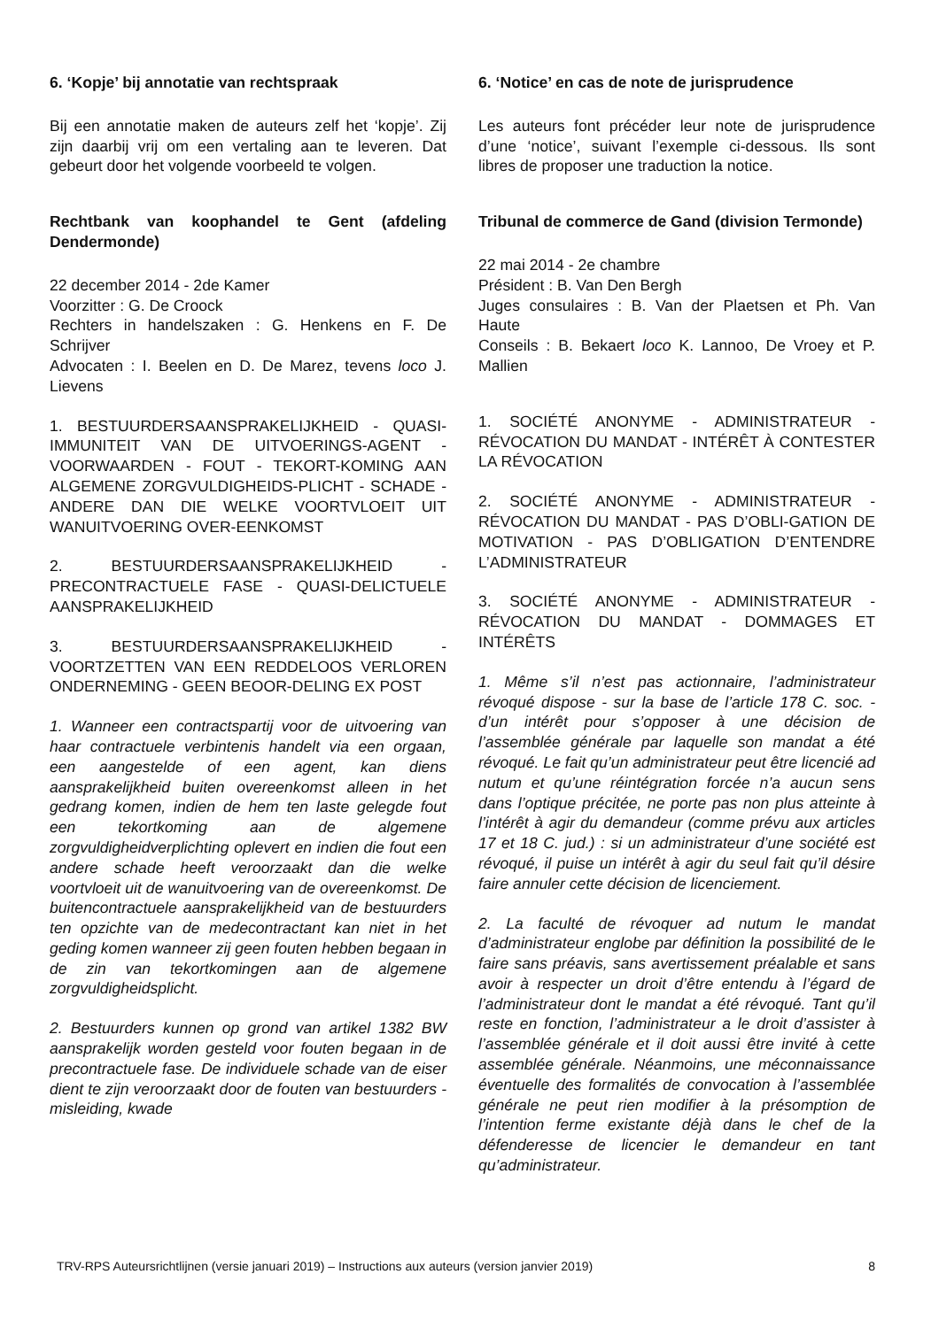6. ‘Kopje’ bij annotatie van rechtspraak
Bij een annotatie maken de auteurs zelf het ‘kopje’. Zij zijn daarbij vrij om een vertaling aan te leveren. Dat gebeurt door het volgende voorbeeld te volgen.
Rechtbank van koophandel te Gent (afdeling Dendermonde)
22 december 2014 - 2de Kamer
Voorzitter : G. De Croock
Rechters in handelszaken : G. Henkens en F. De Schrijver
Advocaten : I. Beelen en D. De Marez, tevens loco J. Lievens
1. BESTUURDERSAANSPRAKELIJKHEID - QUASI-IMMUNITEIT VAN DE UITVOERINGS-AGENT - VOORWAARDEN - FOUT - TEKORT-KOMING AAN ALGEMENE ZORGVULDIGHEIDS-PLICHT - SCHADE - ANDERE DAN DIE WELKE VOORTVLOEIT UIT WANUITVOERING OVER-EENKOMST
2. BESTUURDERSAANSPRAKELIJKHEID - PRECONTRACTUELE FASE - QUASI-DELICTUELE AANSPRAKELIJKHEID
3. BESTUURDERSAANSPRAKELIJKHEID - VOORTZETTEN VAN EEN REDDELOOS VERLOREN ONDERNEMING - GEEN BEOOR-DELING EX POST
1. Wanneer een contractspartij voor de uitvoering van haar contractuele verbintenis handelt via een orgaan, een aangestelde of een agent, kan diens aansprakelijkheid buiten overeenkomst alleen in het gedrang komen, indien de hem ten laste gelegde fout een tekortkoming aan de algemene zorgvuldigheidverplichting oplevert en indien die fout een andere schade heeft veroorzaakt dan die welke voortvloeit uit de wanuitvoering van de overeenkomst. De buitencontractuele aansprakelijkheid van de bestuurders ten opzichte van de medecontractant kan niet in het geding komen wanneer zij geen fouten hebben begaan in de zin van tekortkomingen aan de algemene zorgvuldigheidsplicht.
2. Bestuurders kunnen op grond van artikel 1382 BW aansprakelijk worden gesteld voor fouten begaan in de precontractuele fase. De individuele schade van de eiser dient te zijn veroorzaakt door de fouten van bestuurders - misleiding, kwade
6. ‘Notice’ en cas de note de jurisprudence
Les auteurs font précéder leur note de jurisprudence d’une ‘notice’, suivant l’exemple ci-dessous. Ils sont libres de proposer une traduction la notice.
Tribunal de commerce de Gand (division Termonde)
22 mai 2014 - 2e chambre
Président : B. Van Den Bergh
Juges consulaires : B. Van der Plaetsen et Ph. Van Haute
Conseils : B. Bekaert loco K. Lannoo, De Vroey et P. Mallien
1. SOCIÉTÉ ANONYME - ADMINISTRATEUR - RÉVOCATION DU MANDAT - INTÉRÊT À CONTESTER LA RÉVOCATION
2. SOCIÉTÉ ANONYME - ADMINISTRATEUR - RÉVOCATION DU MANDAT - PAS D’OBLI-GATION DE MOTIVATION - PAS D’OBLIGATION D’ENTENDRE L’ADMINISTRATEUR
3. SOCIÉTÉ ANONYME - ADMINISTRATEUR - RÉVOCATION DU MANDAT - DOMMAGES ET INTÉRÊTS
1. Même s’il n’est pas actionnaire, l’administrateur révoqué dispose - sur la base de l’article 178 C. soc. - d’un intérêt pour s’opposer à une décision de l’assemblée générale par laquelle son mandat a été révoqué. Le fait qu’un administrateur peut être licencié ad nutum et qu’une réintégration forcée n’a aucun sens dans l’optique précitée, ne porte pas non plus atteinte à l’intérêt à agir du demandeur (comme prévu aux articles 17 et 18 C. jud.) : si un administrateur d’une société est révoqué, il puise un intérêt à agir du seul fait qu’il désire faire annuler cette décision de licenciement.
2. La faculté de révoquer ad nutum le mandat d’administrateur englobe par définition la possibilité de le faire sans préavis, sans avertissement préalable et sans avoir à respecter un droit d’être entendu à l’égard de l’administrateur dont le mandat a été révoqué. Tant qu’il reste en fonction, l’administrateur a le droit d’assister à l’assemblée générale et il doit aussi être invité à cette assemblée générale. Néanmoins, une méconnaissance éventuelle des formalités de convocation à l’assemblée générale ne peut rien modifier à la présomption de l’intention ferme existante déjà dans le chef de la défenderesse de licencier le demandeur en tant qu’administrateur.
TRV-RPS Auteursrichtlijnen (versie januari 2019) – Instructions aux auteurs (version janvier 2019) 8